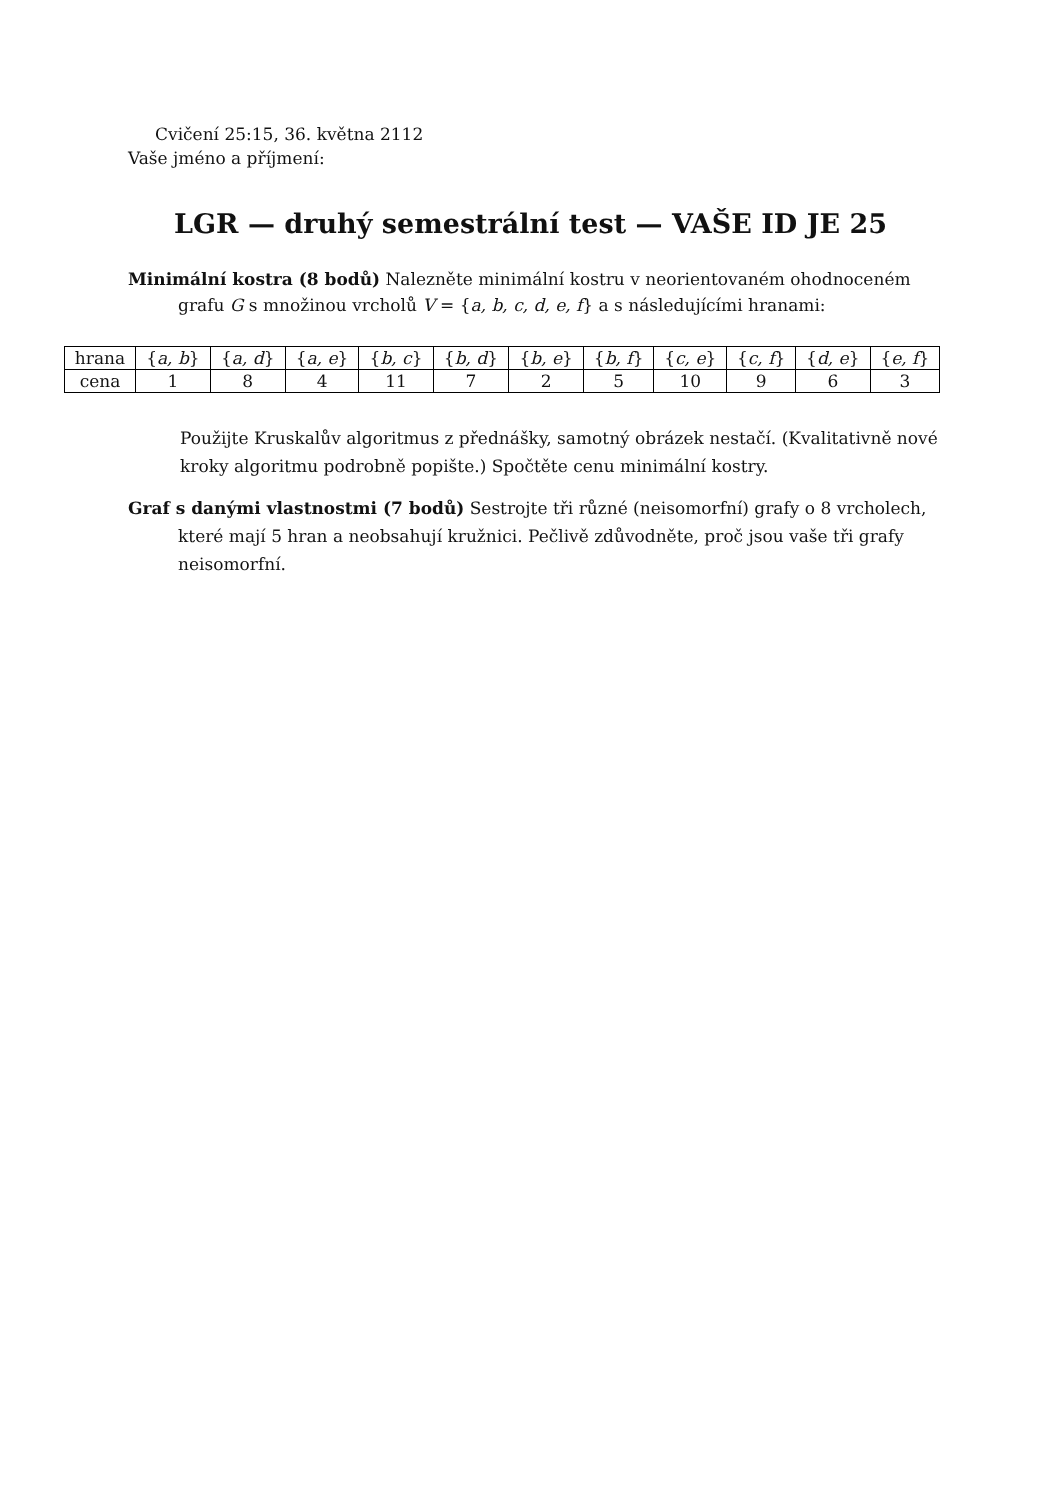Cvičení 25:15, 36. května 2112
Vaše jméno a příjmení:
LGR — druhý semestrální test — VAŠE ID JE 25
Minimální kostra (8 bodů) Nalezněte minimální kostru v neorientovaném ohodnoceném grafu G s množinou vrcholů V = {a, b, c, d, e, f} a s následujícími hranami:
| hrana | { a, b } | { a, d } | { a, e } | { b, c } | { b, d } | { b, e } | { b, f } | { c, e } | { c, f } | { d, e } | { e, f } |
| cena | 1 | 8 | 4 | 11 | 7 | 2 | 5 | 10 | 9 | 6 | 3 |
Použijte Kruskalův algoritmus z přednášky, samotný obrázek nestačí. (Kvalitativně nové kroky algoritmu podrobně popište.) Spočtěte cenu minimální kostry.
Graf s danými vlastnostmi (7 bodů) Sestrojte tři různé (neisomorfní) grafy o 8 vrcholech, které mají 5 hran a neobsahují kružnici. Pečlivě zdůvodněte, proč jsou vaše tři grafy neisomorfní.